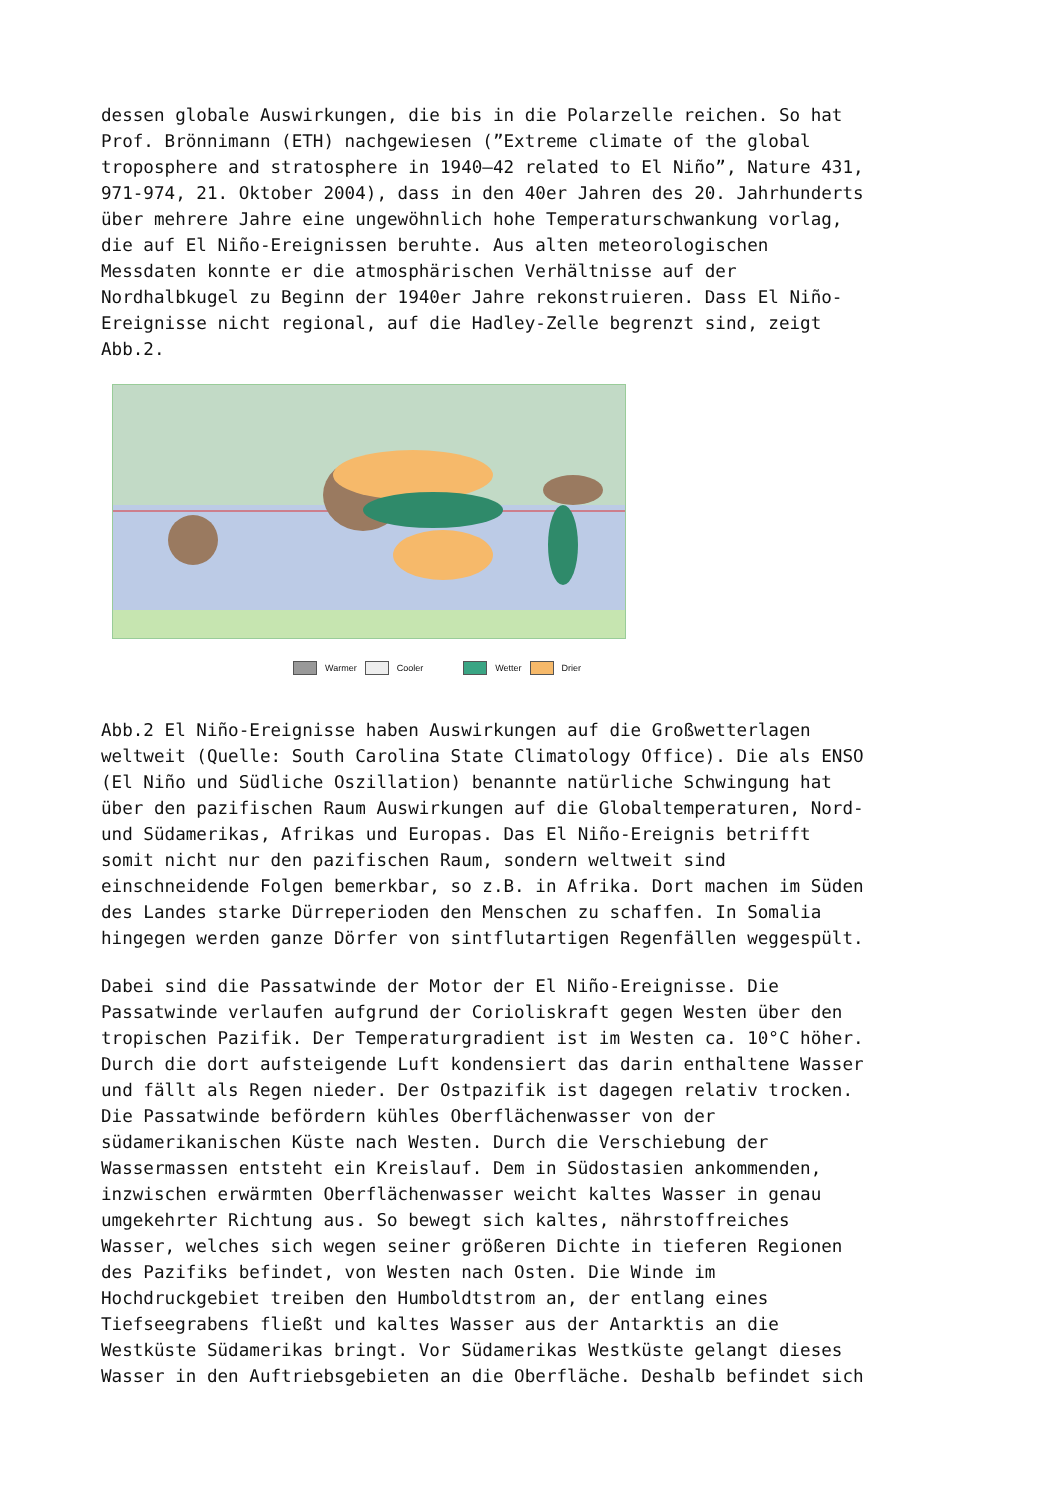dessen globale Auswirkungen, die bis in die Polarzelle reichen. So hat Prof. Brönnimann (ETH) nachgewiesen (”Extreme climate of the global troposphere and stratosphere in 1940–42 related to El Niño”, Nature 431, 971-974, 21. Oktober 2004), dass in den 40er Jahren des 20. Jahrhunderts über mehrere Jahre eine ungewöhnlich hohe Temperaturschwankung vorlag, die auf El Niño-Ereignissen beruhte. Aus alten meteorologischen Messdaten konnte er die atmosphärischen Verhältnisse auf der Nordhalbkugel zu Beginn der 1940er Jahre rekonstruieren. Dass El Niño- Ereignisse nicht regional, auf die Hadley-Zelle begrenzt sind, zeigt Abb.2.
Warmer Cooler Wetter Drier
Abb.2 El Niño-Ereignisse haben Auswirkungen auf die Großwetterlagen weltweit (Quelle: South Carolina State Climatology Office). Die als ENSO (El Niño und Südliche Oszillation) benannte natürliche Schwingung hat über den pazifischen Raum Auswirkungen auf die Globaltemperaturen, Nord- und Südamerikas, Afrikas und Europas. Das El Niño-Ereignis betrifft somit nicht nur den pazifischen Raum, sondern weltweit sind einschneidende Folgen bemerkbar, so z.B. in Afrika. Dort machen im Süden des Landes starke Dürreperioden den Menschen zu schaffen. In Somalia hingegen werden ganze Dörfer von sintflutartigen Regenfällen weggespült.
Dabei sind die Passatwinde der Motor der El Niño-Ereignisse. Die Passatwinde verlaufen aufgrund der Corioliskraft gegen Westen über den tropischen Pazifik. Der Temperaturgradient ist im Westen ca. 10°C höher. Durch die dort aufsteigende Luft kondensiert das darin enthaltene Wasser und fällt als Regen nieder. Der Ostpazifik ist dagegen relativ trocken. Die Passatwinde befördern kühles Oberflächenwasser von der südamerikanischen Küste nach Westen. Durch die Verschiebung der Wassermassen entsteht ein Kreislauf. Dem in Südostasien ankommenden, inzwischen erwärmten Oberflächenwasser weicht kaltes Wasser in genau umgekehrter Richtung aus. So bewegt sich kaltes, nährstoffreiches Wasser, welches sich wegen seiner größeren Dichte in tieferen Regionen des Pazifiks befindet, von Westen nach Osten. Die Winde im Hochdruckgebiet treiben den Humboldtstrom an, der entlang eines Tiefseegrabens fließt und kaltes Wasser aus der Antarktis an die Westküste Südamerikas bringt. Vor Südamerikas Westküste gelangt dieses Wasser in den Auftriebsgebieten an die Oberfläche. Deshalb befindet sich